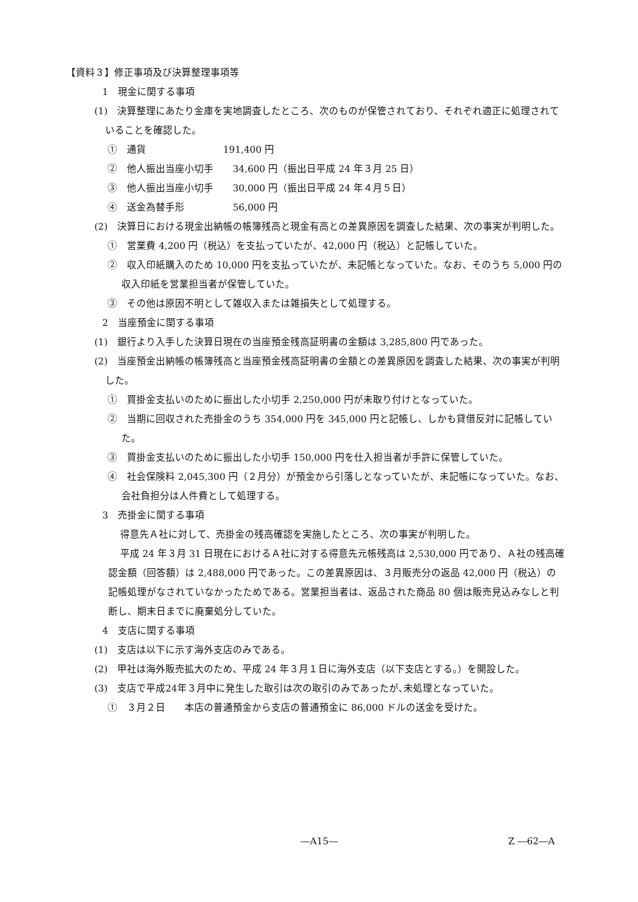【資料３】修正事項及び決算整理事項等
1　現金に関する事項
(1)　決算整理にあたり金庫を実地調査したところ、次のものが保管されており、それぞれ適正に処理されていることを確認した。
①　通貨　　　　　　　　191,400 円
②　他人振出当座小切手　　34,600 円（振出日平成 24 年３月 25 日）
③　他人振出当座小切手　　30,000 円（振出日平成 24 年４月５日）
④　送金為替手形　　　　　56,000 円
(2)　決算日における現金出納帳の帳簿残高と現金有高との差異原因を調査した結果、次の事実が判明した。
①　営業費 4,200 円（税込）を支払っていたが、42,000 円（税込）と記帳していた。
②　収入印紙購入のため 10,000 円を支払っていたが、未記帳となっていた。なお、そのうち 5,000 円の収入印紙を営業担当者が保管していた。
③　その他は原因不明として雑収入または雑損失として処理する。
2　当座預金に関する事項
(1)　銀行より入手した決算日現在の当座預金残高証明書の金額は 3,285,800 円であった。
(2)　当座預金出納帳の帳簿残高と当座預金残高証明書の金額との差異原因を調査した結果、次の事実が判明した。
①　買掛金支払いのために振出した小切手 2,250,000 円が未取り付けとなっていた。
②　当期に回収された売掛金のうち 354,000 円を 345,000 円と記帳し、しかも貸借反対に記帳していた。
③　買掛金支払いのために振出した小切手 150,000 円を仕入担当者が手許に保管していた。
④　社会保険料 2,045,300 円（２月分）が預金から引落しとなっていたが、未記帳になっていた。なお、会社負担分は人件費として処理する。
3　売掛金に関する事項
得意先Ａ社に対して、売掛金の残高確認を実施したところ、次の事実が判明した。
平成 24 年３月 31 日現在におけるＡ社に対する得意先元帳残高は 2,530,000 円であり、Ａ社の残高確認金額（回答額）は 2,488,000 円であった。この差異原因は、３月販売分の返品 42,000 円（税込）の記帳処理がなされていなかったためである。営業担当者は、返品された商品 80 個は販売見込みなしと判断し、期末日までに廃棄処分していた。
4　支店に関する事項
(1)　支店は以下に示す海外支店のみである。
(2)　甲社は海外販売拡大のため、平成 24 年３月１日に海外支店（以下支店とする。）を開設した。
(3)　支店で平成24年３月中に発生した取引は次の取引のみであったが､未処理となっていた。
①　３月２日　　本店の普通預金から支店の普通預金に 86,000 ドルの送金を受けた。
―A15― Z ―62―A